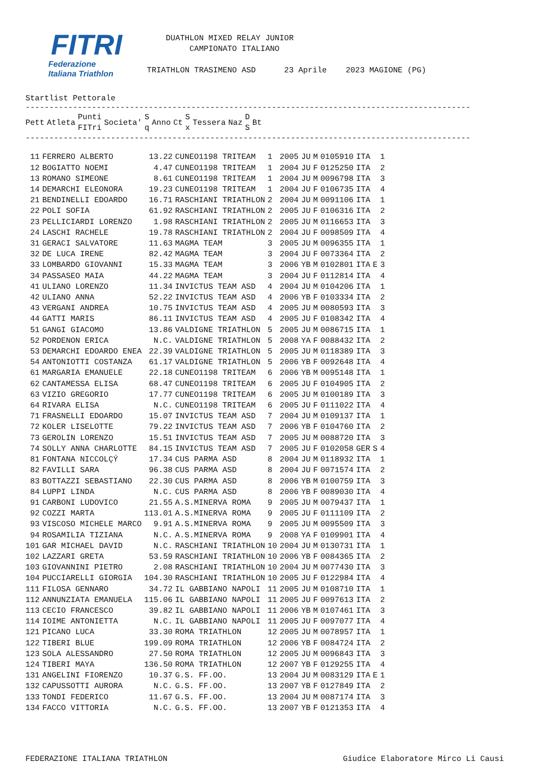FITRI
Federazione
Italiana Triathlon
DUATHLON MIXED RELAY JUNIOR CAMPIONATO ITALIANO TRIATHLON TRASIMENO ASD 23 Aprile 2023 MAGIONE (PG)
Startlist Pettorale
----------------------------------------------------------------------------------------------
| Pett | Atleta | Punti FITri | Societa' | S q | Anno | Ct | S x | Tessera | Naz | D S | Bt |
| --- | --- | --- | --- | --- | --- | --- | --- | --- | --- | --- | --- |
----------------------------------------------------------------------------------------------
| 11 | FERRERO ALBERTO | 13.22 | CUNEO1198 TRITEAM | 1 | 2005 | JU | M | 0105910 | ITA | | 1 |
| 12 | BOGIATTO NOEMI | 4.47 | CUNEO1198 TRITEAM | 1 | 2004 | JU | F | 0125250 | ITA | | 2 |
| 13 | ROMANO SIMEONE | 8.61 | CUNEO1198 TRITEAM | 1 | 2004 | JU | M | 0096798 | ITA | | 3 |
| 14 | DEMARCHI ELEONORA | 19.23 | CUNEO1198 TRITEAM | 1 | 2004 | JU | F | 0106735 | ITA | | 4 |
| 21 | BENDINELLI EDOARDO | 16.71 | RASCHIANI TRIATHLON | 2 | 2004 | JU | M | 0091106 | ITA | | 1 |
| 22 | POLI SOFIA | 61.92 | RASCHIANI TRIATHLON | 2 | 2005 | JU | F | 0106316 | ITA | | 2 |
| 23 | PELLICIARDI LORENZO | 1.98 | RASCHIANI TRIATHLON | 2 | 2005 | JU | M | 0116653 | ITA | | 3 |
| 24 | LASCHI RACHELE | 19.78 | RASCHIANI TRIATHLON | 2 | 2004 | JU | F | 0098509 | ITA | | 4 |
| 31 | GERACI SALVATORE | 11.63 | MAGMA TEAM | 3 | 2005 | JU | M | 0096355 | ITA | | 1 |
| 32 | DE LUCA IRENE | 82.42 | MAGMA TEAM | 3 | 2004 | JU | F | 0073364 | ITA | | 2 |
| 33 | LOMBARDO GIOVANNI | 15.33 | MAGMA TEAM | 3 | 2006 | YB | M | 0102801 | ITA | E | 3 |
| 34 | PASSASEO MAIA | 44.22 | MAGMA TEAM | 3 | 2004 | JU | F | 0112814 | ITA | | 4 |
| 41 | ULIANO LORENZO | 11.34 | INVICTUS TEAM ASD | 4 | 2004 | JU | M | 0104206 | ITA | | 1 |
| 42 | ULIANO ANNA | 52.22 | INVICTUS TEAM ASD | 4 | 2006 | YB | F | 0103334 | ITA | | 2 |
| 43 | VERGANI ANDREA | 10.75 | INVICTUS TEAM ASD | 4 | 2005 | JU | M | 0080593 | ITA | | 3 |
| 44 | GATTI MARIS | 86.11 | INVICTUS TEAM ASD | 4 | 2005 | JU | F | 0108342 | ITA | | 4 |
| 51 | GANGI GIACOMO | 13.86 | VALDIGNE TRIATHLON | 5 | 2005 | JU | M | 0086715 | ITA | | 1 |
| 52 | PORDENON ERICA | N.C. | VALDIGNE TRIATHLON | 5 | 2008 | YA | F | 0088432 | ITA | | 2 |
| 53 | DEMARCHI EDOARDO ENEA | 22.39 | VALDIGNE TRIATHLON | 5 | 2005 | JU | M | 0118389 | ITA | | 3 |
| 54 | ANTONIOTTI COSTANZA | 61.17 | VALDIGNE TRIATHLON | 5 | 2006 | YB | F | 0092648 | ITA | | 4 |
| 61 | MARGARIA EMANUELE | 22.18 | CUNEO1198 TRITEAM | 6 | 2006 | YB | M | 0095148 | ITA | | 1 |
| 62 | CANTAMESSA ELISA | 68.47 | CUNEO1198 TRITEAM | 6 | 2005 | JU | F | 0104905 | ITA | | 2 |
| 63 | VIZIO GREGORIO | 17.77 | CUNEO1198 TRITEAM | 6 | 2005 | JU | M | 0100189 | ITA | | 3 |
| 64 | RIVARA ELISA | N.C. | CUNEO1198 TRITEAM | 6 | 2005 | JU | F | 0111022 | ITA | | 4 |
| 71 | FRASNELLI EDOARDO | 15.07 | INVICTUS TEAM ASD | 7 | 2004 | JU | M | 0109137 | ITA | | 1 |
| 72 | KOLER LISELOTTE | 79.22 | INVICTUS TEAM ASD | 7 | 2006 | YB | F | 0104760 | ITA | | 2 |
| 73 | GEROLIN LORENZO | 15.51 | INVICTUS TEAM ASD | 7 | 2005 | JU | M | 0088720 | ITA | | 3 |
| 74 | SOLLY ANNA CHARLOTTE | 84.15 | INVICTUS TEAM ASD | 7 | 2005 | JU | F | 0102058 | GER | S | 4 |
| 81 | FONTANA NICCOLÇÝ | 17.34 | CUS PARMA ASD | 8 | 2004 | JU | M | 0118932 | ITA | | 1 |
| 82 | FAVILLI SARA | 96.38 | CUS PARMA ASD | 8 | 2004 | JU | F | 0071574 | ITA | | 2 |
| 83 | BOTTAZZI SEBASTIANO | 22.30 | CUS PARMA ASD | 8 | 2006 | YB | M | 0100759 | ITA | | 3 |
| 84 | LUPPI LINDA | N.C. | CUS PARMA ASD | 8 | 2006 | YB | F | 0089030 | ITA | | 4 |
| 91 | CARBONI LUDOVICO | 21.55 | A.S.MINERVA ROMA | 9 | 2005 | JU | M | 0079437 | ITA | | 1 |
| 92 | COZZI MARTA | 113.01 | A.S.MINERVA ROMA | 9 | 2005 | JU | F | 0111109 | ITA | | 2 |
| 93 | VISCOSO MICHELE MARCO | 9.91 | A.S.MINERVA ROMA | 9 | 2005 | JU | M | 0095509 | ITA | | 3 |
| 94 | ROSAMILIA TIZIANA | N.C. | A.S.MINERVA ROMA | 9 | 2008 | YA | F | 0109901 | ITA | | 4 |
| 101 | GAR MICHAEL DAVID | N.C. | RASCHIANI TRIATHLON | 10 | 2004 | JU | M | 0130731 | ITA | | 1 |
| 102 | LAZZARI GRETA | 53.59 | RASCHIANI TRIATHLON | 10 | 2006 | YB | F | 0084365 | ITA | | 2 |
| 103 | GIOVANNINI PIETRO | 2.08 | RASCHIANI TRIATHLON | 10 | 2004 | JU | M | 0077430 | ITA | | 3 |
| 104 | PUCCIARELLI GIORGIA | 104.30 | RASCHIANI TRIATHLON | 10 | 2005 | JU | F | 0122984 | ITA | | 4 |
| 111 | FILOSA GENNARO | 34.72 | IL GABBIANO NAPOLI | 11 | 2005 | JU | M | 0108710 | ITA | | 1 |
| 112 | ANNUNZIATA EMANUELA | 115.06 | IL GABBIANO NAPOLI | 11 | 2005 | JU | F | 0097613 | ITA | | 2 |
| 113 | CECIO FRANCESCO | 39.82 | IL GABBIANO NAPOLI | 11 | 2006 | YB | M | 0107461 | ITA | | 3 |
| 114 | IOIME ANTONIETTA | N.C. | IL GABBIANO NAPOLI | 11 | 2005 | JU | F | 0097077 | ITA | | 4 |
| 121 | PICANO LUCA | 33.30 | ROMA TRIATHLON | 12 | 2005 | JU | M | 0078957 | ITA | | 1 |
| 122 | TIBERI BLUE | 199.09 | ROMA TRIATHLON | 12 | 2006 | YB | F | 0084724 | ITA | | 2 |
| 123 | SOLA ALESSANDRO | 27.50 | ROMA TRIATHLON | 12 | 2005 | JU | M | 0096843 | ITA | | 3 |
| 124 | TIBERI MAYA | 136.50 | ROMA TRIATHLON | 12 | 2007 | YB | F | 0129255 | ITA | | 4 |
| 131 | ANGELINI FIORENZO | 10.37 | G.S. FF.OO. | 13 | 2004 | JU | M | 0083129 | ITA | E | 1 |
| 132 | CAPUSSOTTI AURORA | N.C. | G.S. FF.OO. | 13 | 2007 | YB | F | 0127849 | ITA | | 2 |
| 133 | TONDI FEDERICO | 11.67 | G.S. FF.OO. | 13 | 2004 | JU | M | 0087174 | ITA | | 3 |
| 134 | FACCO VITTORIA | N.C. | G.S. FF.OO. | 13 | 2007 | YB | F | 0121353 | ITA | | 4 |
FEDERAZIONE ITALIANA TRIATHLON Giudice Elaboratore Mirco Li Causi